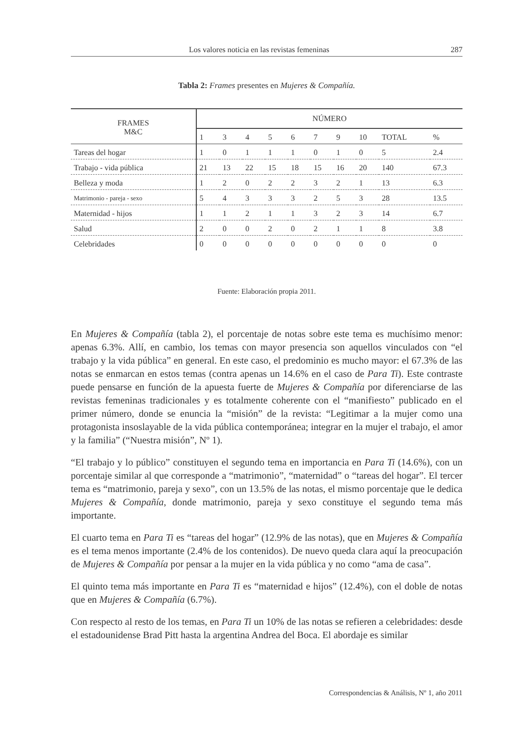Los valores noticia en las revistas femeninas 287
Tabla 2: Frames presentes en Mujeres & Compañía.
| FRAMES M&C | NÚMERO | | | | | | | | | |
| --- | --- | --- | --- | --- | --- | --- | --- | --- | --- | --- |
| | 1 | 3 | 4 | 5 | 6 | 7 | 9 | 10 | TOTAL | % |
| Tareas del hogar | 1 | 0 | 1 | 1 | 1 | 0 | 1 | 0 | 5 | 2.4 |
| Trabajo - vida pública | 21 | 13 | 22 | 15 | 18 | 15 | 16 | 20 | 140 | 67.3 |
| Belleza y moda | 1 | 2 | 0 | 2 | 2 | 3 | 2 | 1 | 13 | 6.3 |
| Matrimonio - pareja - sexo | 5 | 4 | 3 | 3 | 3 | 2 | 5 | 3 | 28 | 13.5 |
| Maternidad - hijos | 1 | 1 | 2 | 1 | 1 | 3 | 2 | 3 | 14 | 6.7 |
| Salud | 2 | 0 | 0 | 2 | 0 | 2 | 1 | 1 | 8 | 3.8 |
| Celebridades | 0 | 0 | 0 | 0 | 0 | 0 | 0 | 0 | 0 | 0 |
Fuente: Elaboración propia 2011.
En Mujeres & Compañía (tabla 2), el porcentaje de notas sobre este tema es muchísimo menor: apenas 6.3%. Allí, en cambio, los temas con mayor presencia son aquellos vinculados con “el trabajo y la vida pública” en general. En este caso, el predominio es mucho mayor: el 67.3% de las notas se enmarcan en estos temas (contra apenas un 14.6% en el caso de Para Ti). Este contraste puede pensarse en función de la apuesta fuerte de Mujeres & Compañía por diferenciarse de las revistas femeninas tradicionales y es totalmente coherente con el “manifiesto” publicado en el primer número, donde se enuncia la “misión” de la revista: “Legitimar a la mujer como una protagonista insoslayable de la vida pública contemporánea; integrar en la mujer el trabajo, el amor y la familia” (“Nuestra misión”, Nº 1).
“El trabajo y lo público” constituyen el segundo tema en importancia en Para Ti (14.6%), con un porcentaje similar al que corresponde a “matrimonio”, “maternidad” o “tareas del hogar”. El tercer tema es “matrimonio, pareja y sexo”, con un 13.5% de las notas, el mismo porcentaje que le dedica Mujeres & Compañía, donde matrimonio, pareja y sexo constituye el segundo tema más importante.
El cuarto tema en Para Ti es “tareas del hogar” (12.9% de las notas), que en Mujeres & Compañía es el tema menos importante (2.4% de los contenidos). De nuevo queda clara aquí la preocupación de Mujeres & Compañía por pensar a la mujer en la vida pública y no como “ama de casa”.
El quinto tema más importante en Para Ti es “maternidad e hijos” (12.4%), con el doble de notas que en Mujeres & Compañía (6.7%).
Con respecto al resto de los temas, en Para Ti un 10% de las notas se refieren a celebridades: desde el estadounidense Brad Pitt hasta la argentina Andrea del Boca. El abordaje es similar
Correspondencias & Análisis, Nº 1, año 2011